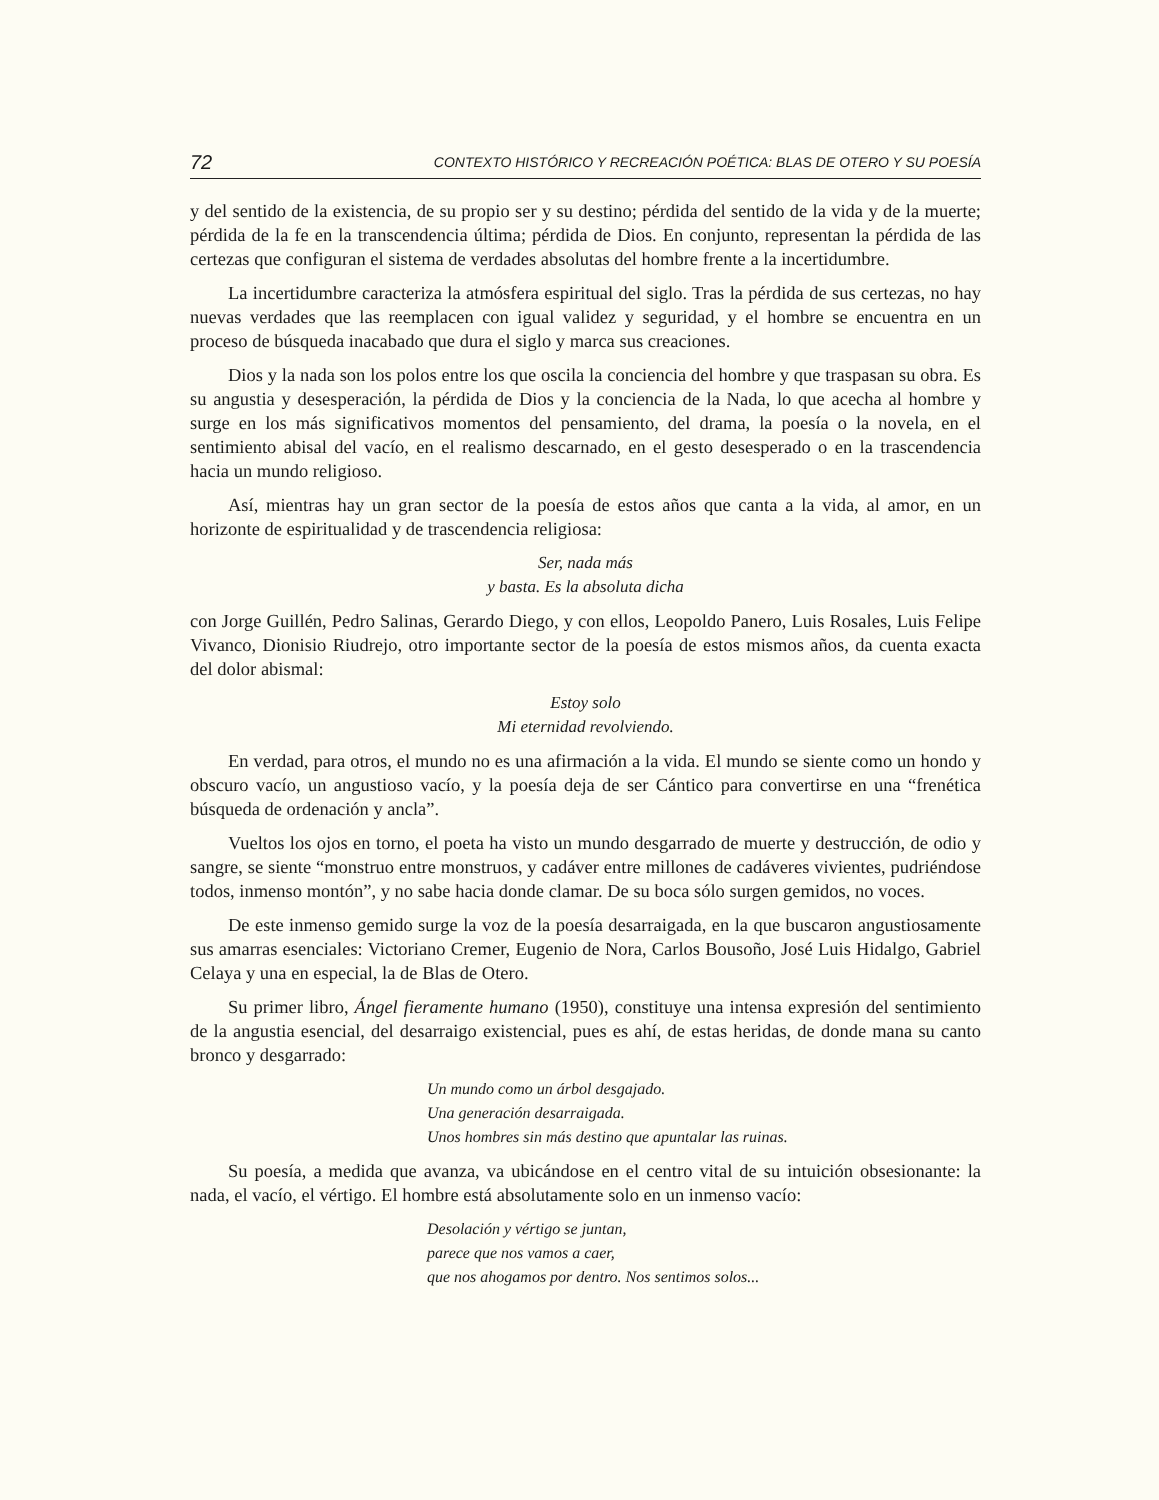72 CONTEXTO HISTÓRICO Y RECREACIÓN POÉTICA: BLAS DE OTERO Y SU POESÍA
y del sentido de la existencia, de su propio ser y su destino; pérdida del sentido de la vida y de la muerte; pérdida de la fe en la transcendencia última; pérdida de Dios. En conjunto, representan la pérdida de las certezas que configuran el sistema de verdades absolutas del hombre frente a la incertidumbre.
La incertidumbre caracteriza la atmósfera espiritual del siglo. Tras la pérdida de sus certezas, no hay nuevas verdades que las reemplacen con igual validez y seguridad, y el hombre se encuentra en un proceso de búsqueda inacabado que dura el siglo y marca sus creaciones.
Dios y la nada son los polos entre los que oscila la conciencia del hombre y que traspasan su obra. Es su angustia y desesperación, la pérdida de Dios y la conciencia de la Nada, lo que acecha al hombre y surge en los más significativos momentos del pensamiento, del drama, la poesía o la novela, en el sentimiento abisal del vacío, en el realismo descarnado, en el gesto desesperado o en la trascendencia hacia un mundo religioso.
Así, mientras hay un gran sector de la poesía de estos años que canta a la vida, al amor, en un horizonte de espiritualidad y de trascendencia religiosa:
Ser, nada más
y basta. Es la absoluta dicha
con Jorge Guillén, Pedro Salinas, Gerardo Diego, y con ellos, Leopoldo Panero, Luis Rosales, Luis Felipe Vivanco, Dionisio Riudrejo, otro importante sector de la poesía de estos mismos años, da cuenta exacta del dolor abismal:
Estoy solo
Mi eternidad revolviendo.
En verdad, para otros, el mundo no es una afirmación a la vida. El mundo se siente como un hondo y obscuro vacío, un angustioso vacío, y la poesía deja de ser Cántico para convertirse en una “frenética búsqueda de ordenación y ancla”.
Vueltos los ojos en torno, el poeta ha visto un mundo desgarrado de muerte y destrucción, de odio y sangre, se siente “monstruo entre monstruos, y cadáver entre millones de cadáveres vivientes, pudriéndose todos, inmenso montón”, y no sabe hacia donde clamar. De su boca sólo surgen gemidos, no voces.
De este inmenso gemido surge la voz de la poesía desarraigada, en la que buscaron angustiosamente sus amarras esenciales: Victoriano Cremer, Eugenio de Nora, Carlos Bousoño, José Luis Hidalgo, Gabriel Celaya y una en especial, la de Blas de Otero.
Su primer libro, Ángel fieramente humano (1950), constituye una intensa expresión del sentimiento de la angustia esencial, del desarraigo existencial, pues es ahí, de estas heridas, de donde mana su canto bronco y desgarrado:
Un mundo como un árbol desgajado.
Una generación desarraigada.
Unos hombres sin más destino que apuntalar las ruinas.
Su poesía, a medida que avanza, va ubicándose en el centro vital de su intuición obsesionante: la nada, el vacío, el vértigo. El hombre está absolutamente solo en un inmenso vacío:
Desolación y vértigo se juntan,
parece que nos vamos a caer,
que nos ahogamos por dentro. Nos sentimos solos...